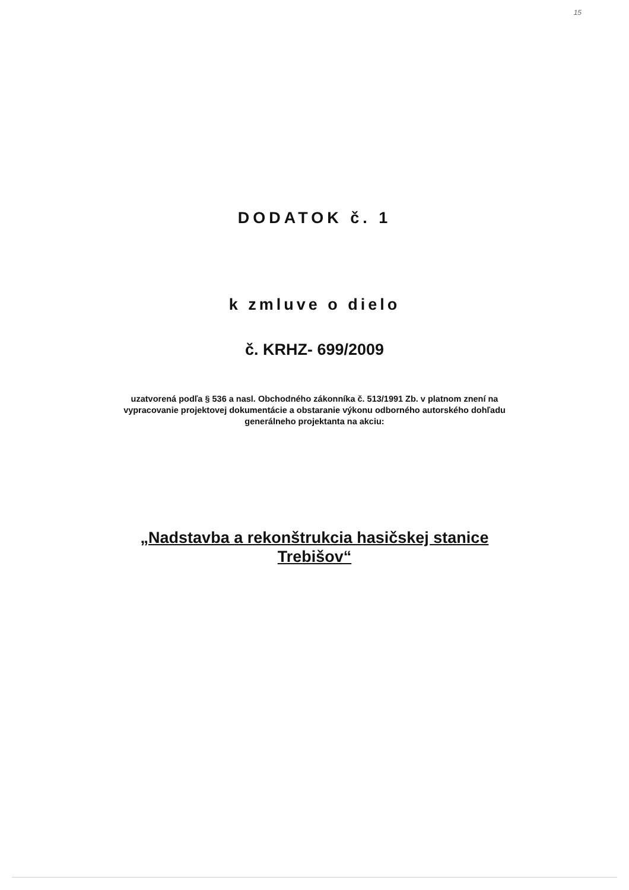15
DODATOK č. 1
k zmluve o dielo
č. KRHZ- 699/2009
uzatvorená podľa § 536 a nasl. Obchodného zákonníka č. 513/1991 Zb. v platnom znení na
vypracovanie projektovej dokumentácie a obstaranie výkonu odborného autorského dohľadu
generálneho projektanta na akciu:
„Nadstavba a rekonštrukcia hasičskej stanice
Trebišov“